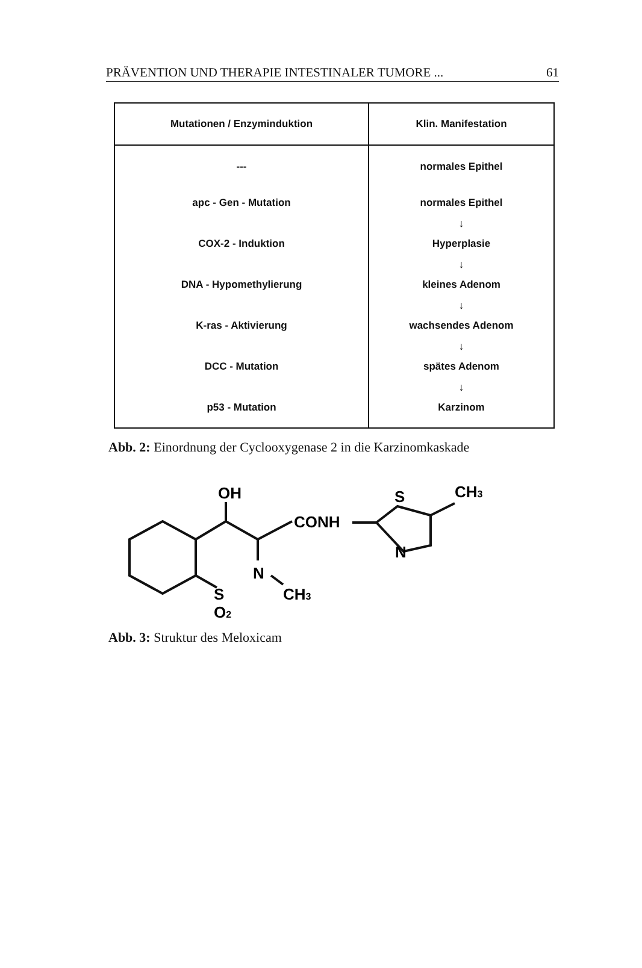PRÄVENTION UND THERAPIE INTESTINALER TUMORE ... 61
| Mutationen / Enzyminduktion | Klin. Manifestation |
| --- | --- |
| --- | normales Epithel |
| apc - Gen - Mutation | normales Epithel |
| | ↓ |
| COX-2 - Induktion | Hyperplasie |
| | ↓ |
| DNA - Hypomethylierung | kleines Adenom |
| | ↓ |
| K-ras - Aktivierung | wachsendes Adenom |
| | ↓ |
| DCC - Mutation | spätes Adenom |
| | ↓ |
| p53 - Mutation | Karzinom |
Abb. 2: Einordnung der Cyclooxygenase 2 in die Karzinomkaskade
OH
CONH
S
CH3
N
N
S
CH3
O2
Abb. 3: Struktur des Meloxicam